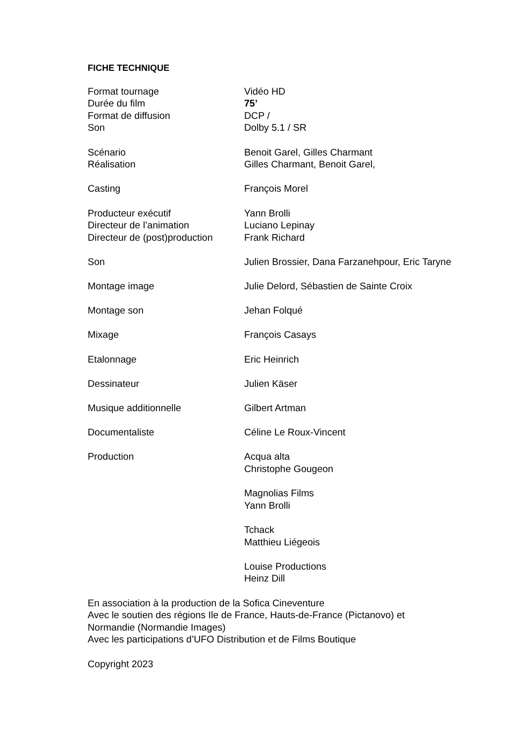FICHE TECHNIQUE
Format tournage Vidéo HD
Durée du film 75’
Format de diffusion DCP /
Son Dolby 5.1 / SR
Scénario Benoit Garel, Gilles Charmant
Réalisation Gilles Charmant, Benoit Garel,
Casting François Morel
Producteur exécutif Yann Brolli
Directeur de l’animation Luciano Lepinay
Directeur de (post)production
Frank Richard
Son Julien Brossier, Dana Farzanehpour, Eric Taryne
Montage image Julie Delord, Sébastien de Sainte Croix
Montage son Jehan Folqué
Mixage François Casays
Etalonnage Eric Heinrich
Dessinateur Julien Käser
Musique additionnelle Gilbert Artman
Documentaliste Céline Le Roux-Vincent
Production Acqua alta
Christophe Gougeon
Magnolias Films
Yann Brolli
Tchack
Matthieu Liégeois
Louise Productions
Heinz Dill
En association à la production de la Sofica Cineventure
Avec le soutien des régions Ile de France, Hauts-de-France (Pictanovo) et
Normandie (Normandie Images)
Avec les participations d’UFO Distribution et de Films Boutique
Copyright 2023